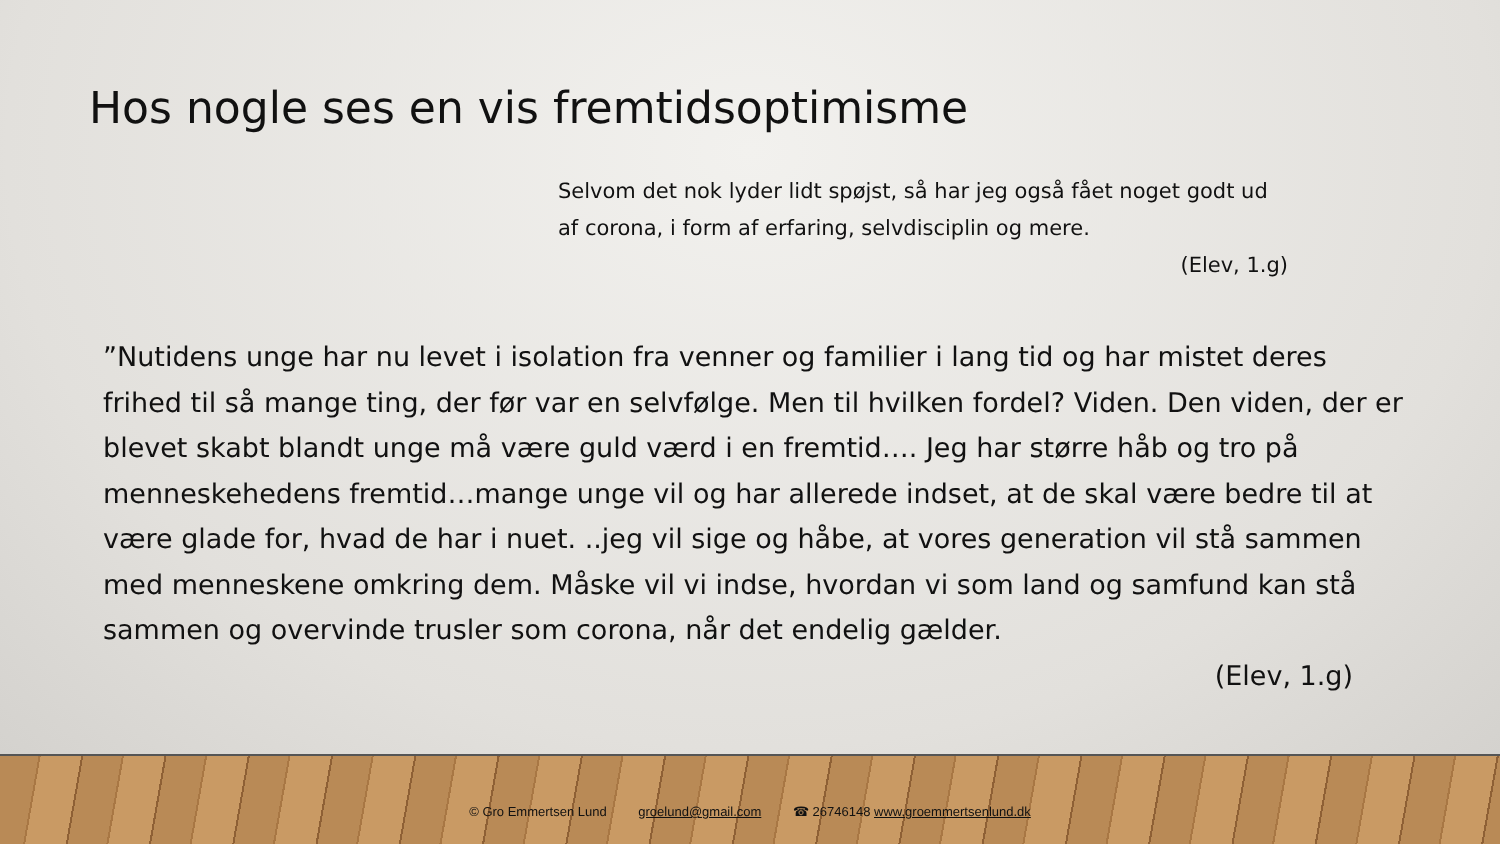Hos nogle ses en vis fremtidsoptimisme
Selvom det nok lyder lidt spøjst, så har jeg også fået noget godt ud af corona, i form af erfaring, selvdisciplin og mere.
(Elev, 1.g)
”Nutidens unge har nu levet i isolation fra venner og familier i lang tid og har mistet deres frihed til så mange ting, der før var en selvfølge. Men til hvilken fordel? Viden. Den viden, der er blevet skabt blandt unge må være guld værd i en fremtid…. Jeg har større håb og tro på menneskehedens fremtid…mange unge vil og har allerede indset, at de skal være bedre til at være glade for, hvad de har i nuet. ..jeg vil sige og håbe, at vores generation vil stå sammen med menneskene omkring dem. Måske vil vi indse, hvordan vi som land og samfund kan stå sammen og overvinde trusler som corona, når det endelig gælder.
(Elev, 1.g)
© Gro Emmertsen Lund groelund@gmail.com ☎ 26746148 www.groemmertsenlund.dk